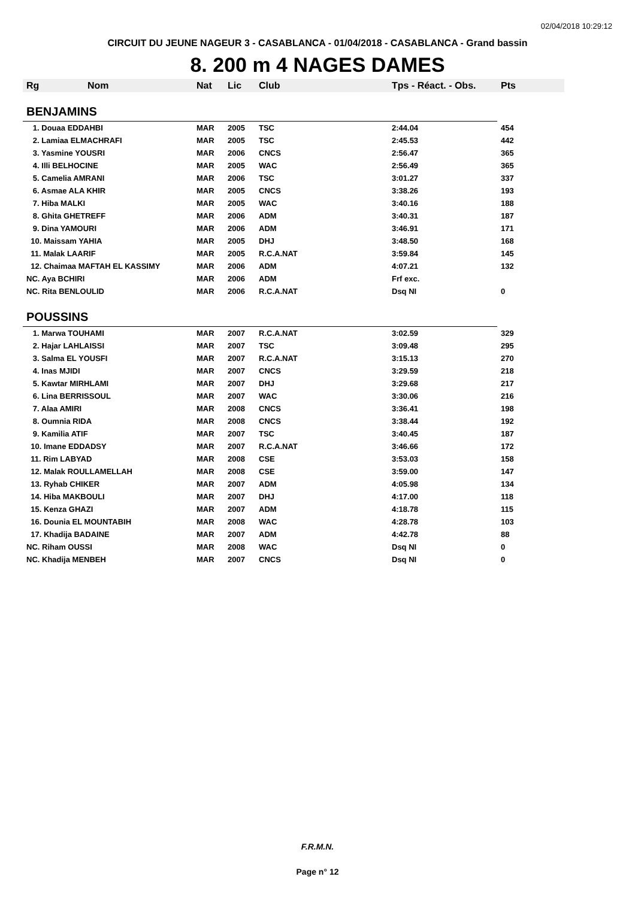02/04/2018 10:29:12
CIRCUIT DU JEUNE NAGEUR 3 - CASABLANCA - 01/04/2018 - CASABLANCA - Grand bassin
8. 200 m 4 NAGES DAMES
| Rg | Nom | Nat | Lic | Club | Tps - Réact. - Obs. | Pts |
| --- | --- | --- | --- | --- | --- | --- |
| BENJAMINS | | | | | | |
| 1. Douaa EDDAHBI | | MAR | 2005 | TSC | 2:44.04 | 454 |
| 2. Lamiaa ELMACHRAFI | | MAR | 2005 | TSC | 2:45.53 | 442 |
| 3. Yasmine YOUSRI | | MAR | 2006 | CNCS | 2:56.47 | 365 |
| 4. Illi BELHOCINE | | MAR | 2005 | WAC | 2:56.49 | 365 |
| 5. Camelia AMRANI | | MAR | 2006 | TSC | 3:01.27 | 337 |
| 6. Asmae ALA KHIR | | MAR | 2005 | CNCS | 3:38.26 | 193 |
| 7. Hiba MALKI | | MAR | 2005 | WAC | 3:40.16 | 188 |
| 8. Ghita GHETREFF | | MAR | 2006 | ADM | 3:40.31 | 187 |
| 9. Dina YAMOURI | | MAR | 2006 | ADM | 3:46.91 | 171 |
| 10. Maissam YAHIA | | MAR | 2005 | DHJ | 3:48.50 | 168 |
| 11. Malak LAARIF | | MAR | 2005 | R.C.A.NAT | 3:59.84 | 145 |
| 12. Chaimaa MAFTAH EL KASSIMY | | MAR | 2006 | ADM | 4:07.21 | 132 |
| NC. Aya BCHIRI | | MAR | 2006 | ADM | Frf exc. | |
| NC. Rita BENLOULID | | MAR | 2006 | R.C.A.NAT | Dsq NI | 0 |
| POUSSINS | | | | | | |
| 1. Marwa TOUHAMI | | MAR | 2007 | R.C.A.NAT | 3:02.59 | 329 |
| 2. Hajar LAHLAISSI | | MAR | 2007 | TSC | 3:09.48 | 295 |
| 3. Salma EL YOUSFI | | MAR | 2007 | R.C.A.NAT | 3:15.13 | 270 |
| 4. Inas MJIDI | | MAR | 2007 | CNCS | 3:29.59 | 218 |
| 5. Kawtar MIRHLAMI | | MAR | 2007 | DHJ | 3:29.68 | 217 |
| 6. Lina BERRISSOUL | | MAR | 2007 | WAC | 3:30.06 | 216 |
| 7. Alaa AMIRI | | MAR | 2008 | CNCS | 3:36.41 | 198 |
| 8. Oumnia RIDA | | MAR | 2008 | CNCS | 3:38.44 | 192 |
| 9. Kamilia ATIF | | MAR | 2007 | TSC | 3:40.45 | 187 |
| 10. Imane EDDADSY | | MAR | 2007 | R.C.A.NAT | 3:46.66 | 172 |
| 11. Rim LABYAD | | MAR | 2008 | CSE | 3:53.03 | 158 |
| 12. Malak ROULLAMELLAH | | MAR | 2008 | CSE | 3:59.00 | 147 |
| 13. Ryhab CHIKER | | MAR | 2007 | ADM | 4:05.98 | 134 |
| 14. Hiba MAKBOULI | | MAR | 2007 | DHJ | 4:17.00 | 118 |
| 15. Kenza GHAZI | | MAR | 2007 | ADM | 4:18.78 | 115 |
| 16. Dounia EL MOUNTABIH | | MAR | 2008 | WAC | 4:28.78 | 103 |
| 17. Khadija BADAINE | | MAR | 2007 | ADM | 4:42.78 | 88 |
| NC. Riham OUSSI | | MAR | 2008 | WAC | Dsq NI | 0 |
| NC. Khadija MENBEH | | MAR | 2007 | CNCS | Dsq NI | 0 |
F.R.M.N.
Page n° 12